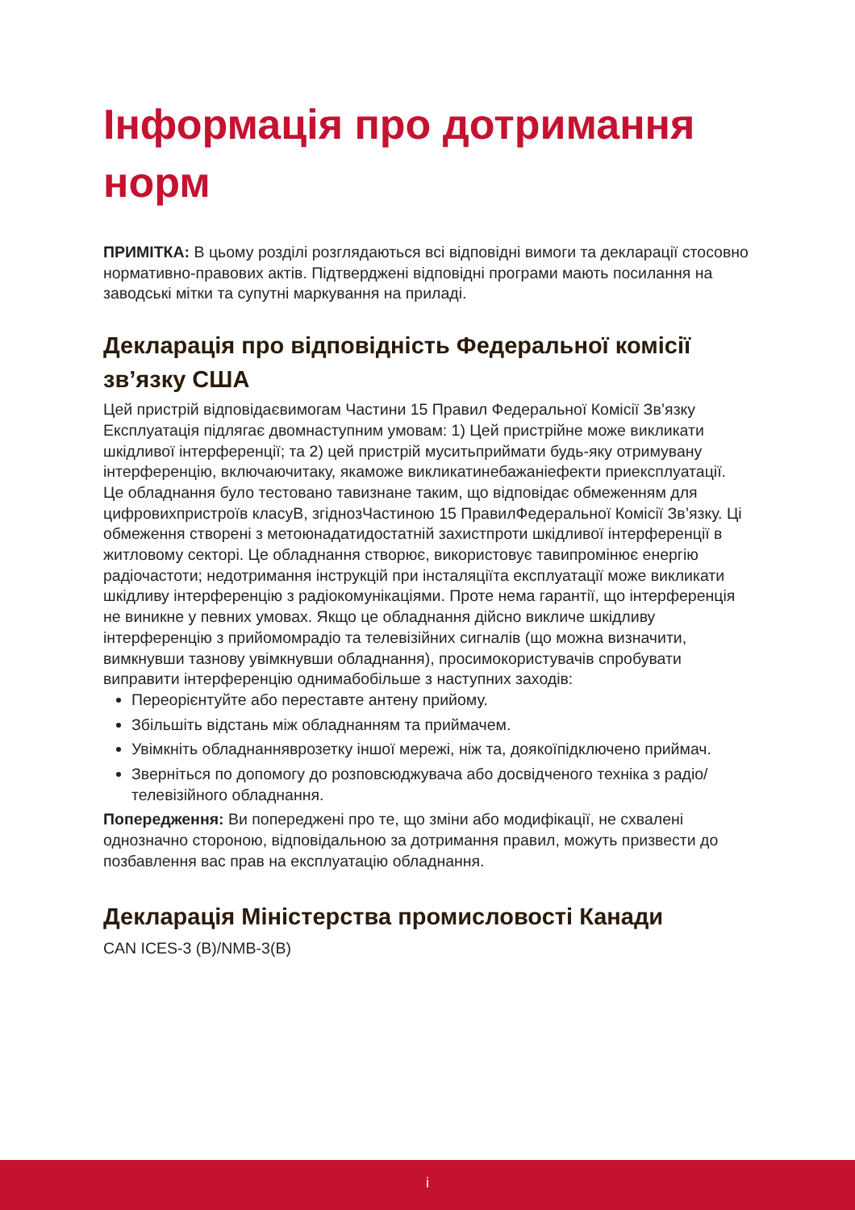Інформація про дотримання норм
ПРИМІТКА: В цьому розділі розглядаються всі відповідні вимоги та декларації стосовно нормативно-правових актів. Підтверджені відповідні програми мають посилання на заводські мітки та супутні маркування на приладі.
Декларація про відповідність Федеральної комісії зв’язку США
Цей пристрій відповідаєвимогам Частини 15 Правил Федеральної Комісії Зв’язку Експлуатація підлягає двомнаступним умовам: 1) Цей пристрійне може викликати шкідливої інтерференції; та 2) цей пристрій муситьприймати будь-яку отримувану інтерференцію, включаючитаку, якаможе викликатинебажаніефекти приексплуатації.
Це обладнання було тестовано тавизнане таким, що відповідає обмеженням для цифровихпристроїв класуB, згіднозЧастиною 15 ПравилФедеральної Комісії Зв’язку. Ці обмеження створені з метоюнадатидостатній захистпроти шкідливої інтерференції в житловому секторі. Це обладнання створює, використовує тавипромінює енергію радіочастоти; недотримання інструкцій при інсталяціїта експлуатації може викликати шкідливу інтерференцію з радіокомунікаціями. Проте нема гарантії, що інтерференція не виникне у певних умовах. Якщо це обладнання дійсно викличе шкідливу інтерференцію з прийомомрадіо та телевізійних сигналів (що можна визначити, вимкнувши тазнову увімкнувши обладнання), просимокористувачів спробувати виправити інтерференцію однимабобільше з наступних заходів:
Переорієнтуйте або переставте антену прийому.
Збільшіть відстань між обладнанням та приймачем.
Увімкніть обладнанняврозетку іншої мережі, ніж та, доякоїпідключено приймач.
Зверніться по допомогу до розповсюджувача або досвідченого техніка з радіо/ телевізійного обладнання.
Попередження: Ви попереджені про те, що зміни або модифікації, не схвалені однозначно стороною, відповідальною за дотримання правил, можуть призвести до позбавлення вас прав на експлуатацію обладнання.
Декларація Міністерства промисловості Канади
CAN ICES-3 (B)/NMB-3(B)
i